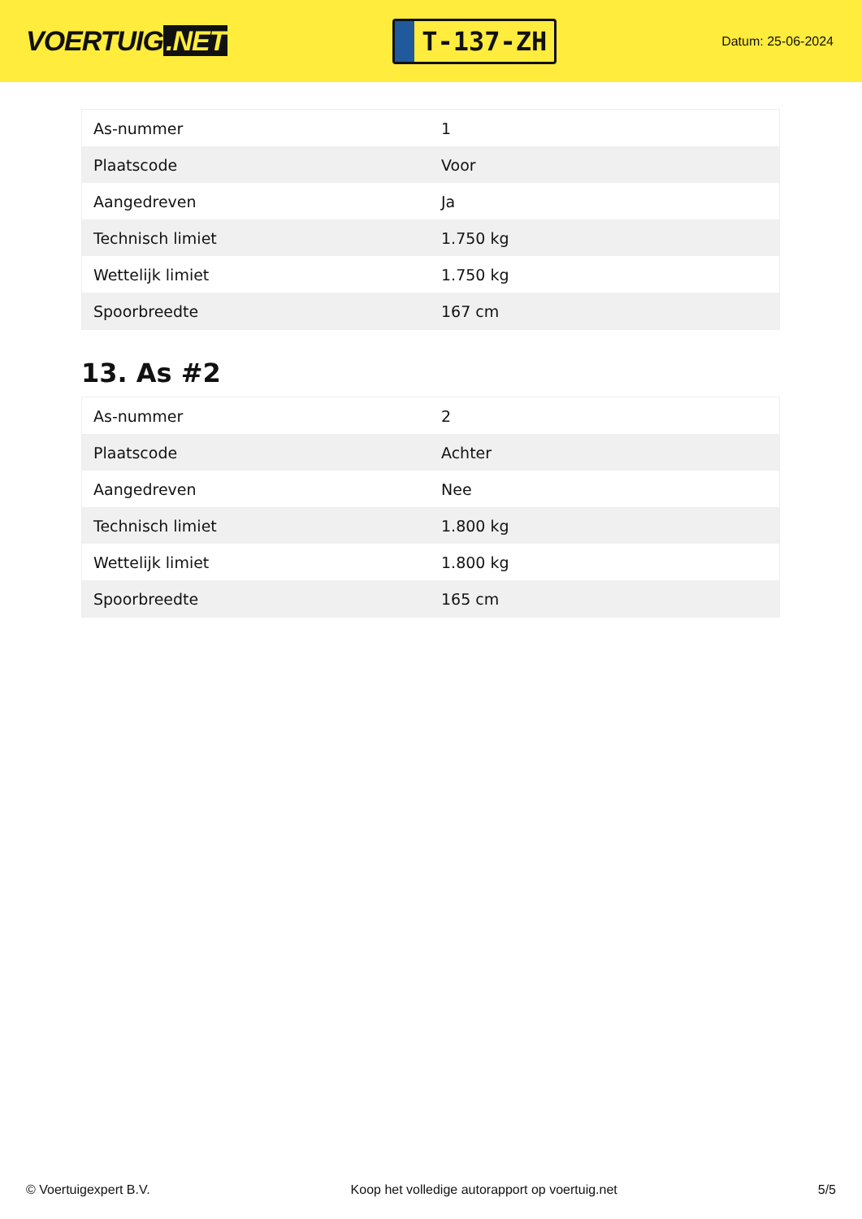VOERTUIG.NET
T-137-ZH
Datum: 25-06-2024
| As-nummer | 1 |
| Plaatscode | Voor |
| Aangedreven | Ja |
| Technisch limiet | 1.750 kg |
| Wettelijk limiet | 1.750 kg |
| Spoorbreedte | 167 cm |
13. As #2
| As-nummer | 2 |
| Plaatscode | Achter |
| Aangedreven | Nee |
| Technisch limiet | 1.800 kg |
| Wettelijk limiet | 1.800 kg |
| Spoorbreedte | 165 cm |
© Voertuigexpert B.V. Koop het volledige autorapport op voertuig.net 5/5